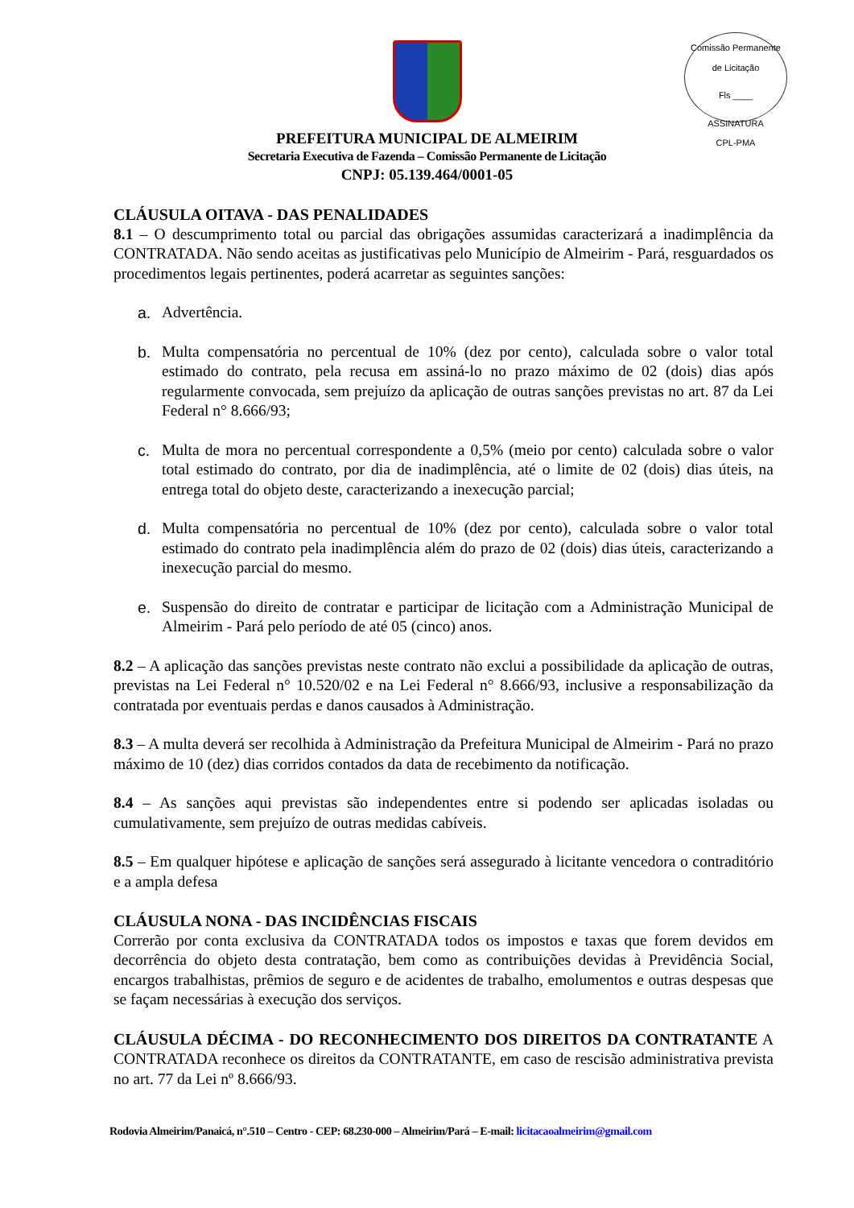Comissão Permanente de Licitação
Fls ____
ASSINATURA
CPL-PMA
PREFEITURA MUNICIPAL DE ALMEIRIM
Secretaria Executiva de Fazenda – Comissão Permanente de Licitação
CNPJ: 05.139.464/0001-05
CLÁUSULA OITAVA - DAS PENALIDADES
8.1 – O descumprimento total ou parcial das obrigações assumidas caracterizará a inadimplência da CONTRATADA. Não sendo aceitas as justificativas pelo Município de Almeirim - Pará, resguardados os procedimentos legais pertinentes, poderá acarretar as seguintes sanções:
a. Advertência.
b. Multa compensatória no percentual de 10% (dez por cento), calculada sobre o valor total estimado do contrato, pela recusa em assiná-lo no prazo máximo de 02 (dois) dias após regularmente convocada, sem prejuízo da aplicação de outras sanções previstas no art. 87 da Lei Federal n° 8.666/93;
c. Multa de mora no percentual correspondente a 0,5% (meio por cento) calculada sobre o valor total estimado do contrato, por dia de inadimplência, até o limite de 02 (dois) dias úteis, na entrega total do objeto deste, caracterizando a inexecução parcial;
d. Multa compensatória no percentual de 10% (dez por cento), calculada sobre o valor total estimado do contrato pela inadimplência além do prazo de 02 (dois) dias úteis, caracterizando a inexecução parcial do mesmo.
e. Suspensão do direito de contratar e participar de licitação com a Administração Municipal de Almeirim - Pará pelo período de até 05 (cinco) anos.
8.2 – A aplicação das sanções previstas neste contrato não exclui a possibilidade da aplicação de outras, previstas na Lei Federal n° 10.520/02 e na Lei Federal n° 8.666/93, inclusive a responsabilização da contratada por eventuais perdas e danos causados à Administração.
8.3 – A multa deverá ser recolhida à Administração da Prefeitura Municipal de Almeirim - Pará no prazo máximo de 10 (dez) dias corridos contados da data de recebimento da notificação.
8.4 – As sanções aqui previstas são independentes entre si podendo ser aplicadas isoladas ou cumulativamente, sem prejuízo de outras medidas cabíveis.
8.5 – Em qualquer hipótese e aplicação de sanções será assegurado à licitante vencedora o contraditório e a ampla defesa
CLÁUSULA NONA - DAS INCIDÊNCIAS FISCAIS
Correrão por conta exclusiva da CONTRATADA todos os impostos e taxas que forem devidos em decorrência do objeto desta contratação, bem como as contribuições devidas à Previdência Social, encargos trabalhistas, prêmios de seguro e de acidentes de trabalho, emolumentos e outras despesas que se façam necessárias à execução dos serviços.
CLÁUSULA DÉCIMA - DO RECONHECIMENTO DOS DIREITOS DA CONTRATANTE A CONTRATADA reconhece os direitos da CONTRATANTE, em caso de rescisão administrativa prevista no art. 77 da Lei nº 8.666/93.
Rodovia Almeirim/Panaicá, n°.510 – Centro - CEP: 68.230-000 – Almeirim/Pará – E-mail: licitacaoalmeirim@gmail.com